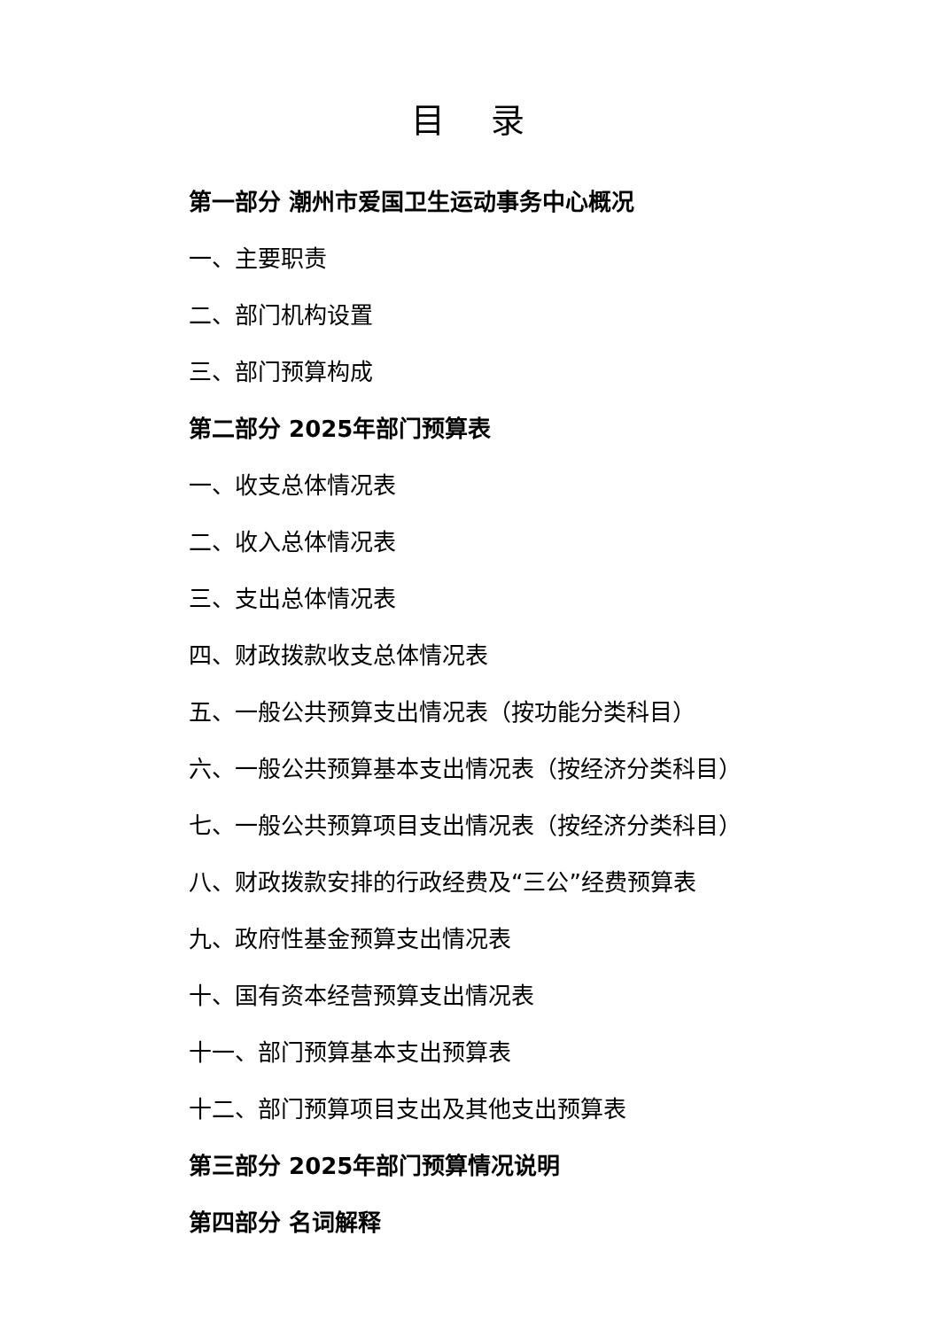目 录
第一部分 潮州市爱国卫生运动事务中心概况
一、主要职责
二、部门机构设置
三、部门预算构成
第二部分 2025年部门预算表
一、收支总体情况表
二、收入总体情况表
三、支出总体情况表
四、财政拨款收支总体情况表
五、一般公共预算支出情况表（按功能分类科目）
六、一般公共预算基本支出情况表（按经济分类科目）
七、一般公共预算项目支出情况表（按经济分类科目）
八、财政拨款安排的行政经费及“三公”经费预算表
九、政府性基金预算支出情况表
十、国有资本经营预算支出情况表
十一、部门预算基本支出预算表
十二、部门预算项目支出及其他支出预算表
第三部分 2025年部门预算情况说明
第四部分 名词解释